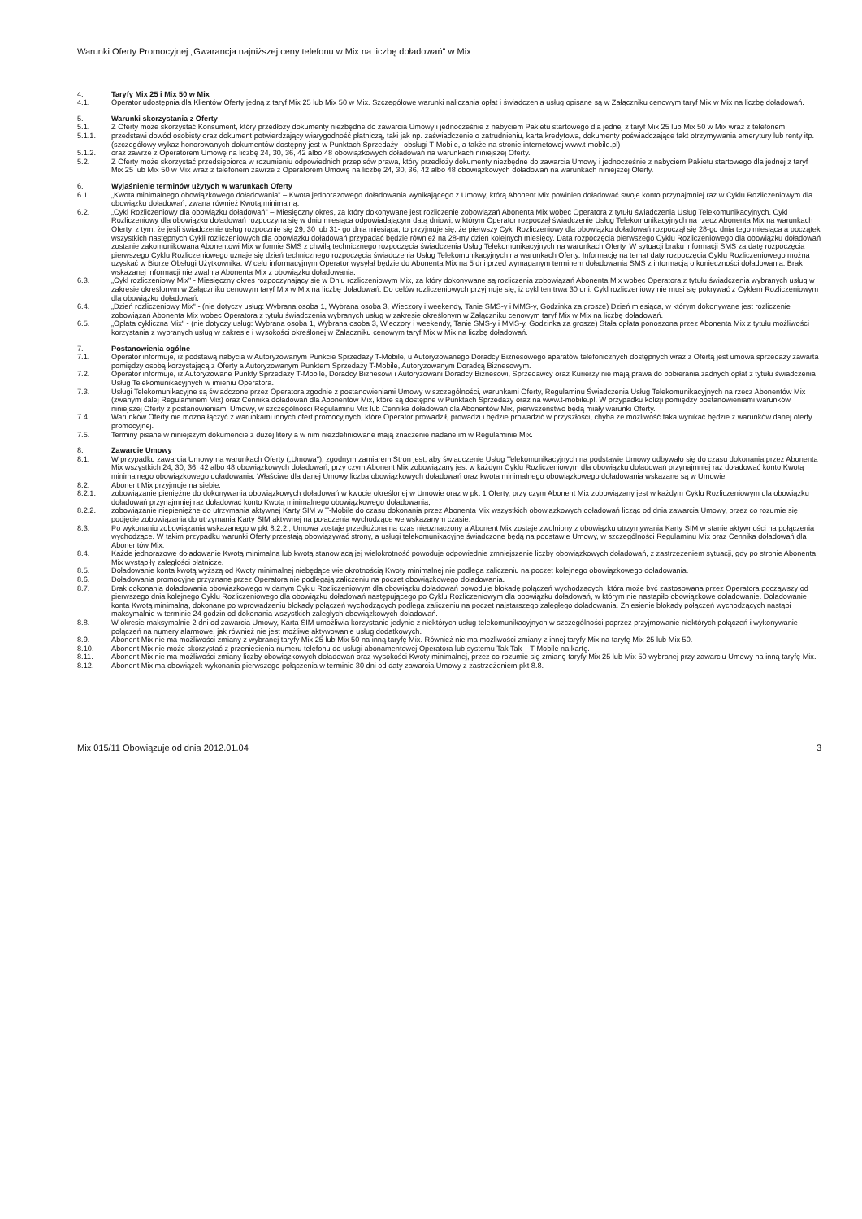Warunki Oferty Promocyjnej „Gwarancja najniższej ceny telefonu w Mix na liczbę doładowań" w Mix
4. Taryfy Mix 25 i Mix 50 w Mix
4.1. Operator udostępnia dla Klientów Oferty jedną z taryf Mix 25 lub Mix 50 w Mix. Szczegółowe warunki naliczania opłat i świadczenia usług opisane są w Załączniku cenowym taryf Mix w Mix na liczbę doładowań.
5. Warunki skorzystania z Oferty
5.1. Z Oferty może skorzystać Konsument, który przedłoży dokumenty niezbędne do zawarcia Umowy i jednocześnie z nabyciem Pakietu startowego dla jednej z taryf Mix 25 lub Mix 50 w Mix wraz z telefonem:
5.1.1. przedstawi dowód osobisty oraz dokument potwierdzający wiarygodność płatniczą, taki jak np. zaświadczenie o zatrudnieniu, karta kredytowa, dokumenty poświadczające fakt otrzymywania emerytury lub renty itp. (szczegółowy wykaz honorowanych dokumentów dostępny jest w Punktach Sprzedaży i obsługi T-Mobile, a także na stronie internetowej www.t-mobile.pl)
5.1.2. oraz zawrze z Operatorem Umowę na liczbę 24, 30, 36, 42 albo 48 obowiązkowych doładowań na warunkach niniejszej Oferty.
5.2. Z Oferty może skorzystać przedsiębiorca w rozumieniu odpowiednich przepisów prawa, który przedłoży dokumenty niezbędne do zawarcia Umowy i jednocześnie z nabyciem Pakietu startowego dla jednej z taryf Mix 25 lub Mix 50 w Mix wraz z telefonem zawrze z Operatorem Umowę na liczbę 24, 30, 36, 42 albo 48 obowiązkowych doładowań na warunkach niniejszej Oferty.
6. Wyjaśnienie terminów użytych w warunkach Oferty
6.1. „Kwota minimalnego obowiązkowego doładowania" – Kwota jednorazowego doładowania wynikającego z Umowy, którą Abonent Mix powinien doładować swoje konto przynajmniej raz w Cyklu Rozliczeniowym dla obowiązku doładowań, zwana również Kwotą minimalną.
6.2. „Cykl Rozliczeniowy dla obowiązku doładowań" – Miesięczny okres, za który dokonywane jest rozliczenie zobowiązań Abonenta Mix wobec Operatora z tytułu świadczenia Usług Telekomunikacyjnych. Cykl Rozliczeniowy dla obowiązku doładowań rozpoczyna się w dniu miesiąca odpowiadającym datą dniowi, w którym Operator rozpoczął świadczenie Usług Telekomunikacyjnych na rzecz Abonenta Mix na warunkach Oferty, z tym, że jeśli świadczenie usług rozpocznie się 29, 30 lub 31- go dnia miesiąca, to przyjmuje się, że pierwszy Cykl Rozliczeniowy dla obowiązku doładowań rozpoczął się 28-go dnia tego miesiąca a początek wszystkich następnych Cykli rozliczeniowych dla obowiązku doładowań przypadać będzie również na 28-my dzień kolejnych miesięcy. Data rozpoczęcia pierwszego Cyklu Rozliczeniowego dla obowiązku doładowań zostanie zakomunikowana Abonentowi Mix w formie SMS z chwilą technicznego rozpoczęcia świadczenia Usług Telekomunikacyjnych na warunkach Oferty. W sytuacji braku informacji SMS za datę rozpoczęcia pierwszego Cyklu Rozliczeniowego uznaje się dzień technicznego rozpoczęcia świadczenia Usług Telekomunikacyjnych na warunkach Oferty. Informację na temat daty rozpoczęcia Cyklu Rozliczeniowego można uzyskać w Biurze Obsługi Użytkownika. W celu informacyjnym Operator wysyłał będzie do Abonenta Mix na 5 dni przed wymaganym terminem doładowania SMS z informacją o konieczności doładowania. Brak wskazanej informacji nie zwalnia Abonenta Mix z obowiązku doładowania.
6.3. „Cykl rozliczeniowy Mix" - Miesięczny okres rozpoczynający się w Dniu rozliczeniowym Mix, za który dokonywane są rozliczenia zobowiązań Abonenta Mix wobec Operatora z tytułu świadczenia wybranych usług w zakresie określonym w Załączniku cenowym taryf Mix w Mix na liczbę doładowań. Do celów rozliczeniowych przyjmuje się, iż cykl ten trwa 30 dni. Cykl rozliczeniowy nie musi się pokrywać z Cyklem Rozliczeniowym dla obowiązku doładowań.
6.4. „Dzień rozliczeniowy Mix" - (nie dotyczy usług: Wybrana osoba 1, Wybrana osoba 3, Wieczory i weekendy, Tanie SMS-y i MMS-y, Godzinka za grosze) Dzień miesiąca, w którym dokonywane jest rozliczenie zobowiązań Abonenta Mix wobec Operatora z tytułu świadczenia wybranych usług w zakresie określonym w Załączniku cenowym taryf Mix w Mix na liczbę doładowań.
6.5. „Opłata cykliczna Mix" - (nie dotyczy usług: Wybrana osoba 1, Wybrana osoba 3, Wieczory i weekendy, Tanie SMS-y i MMS-y, Godzinka za grosze) Stała opłata ponoszona przez Abonenta Mix z tytułu możliwości korzystania z wybranych usług w zakresie i wysokości określonej w Załączniku cenowym taryf Mix w Mix na liczbę doładowań.
7. Postanowienia ogólne
7.1. Operator informuje, iż podstawą nabycia w Autoryzowanym Punkcie Sprzedaży T-Mobile, u Autoryzowanego Doradcy Biznesowego aparatów telefonicznych dostępnych wraz z Ofertą jest umowa sprzedaży zawarta pomiędzy osobą korzystającą z Oferty a Autoryzowanym Punktem Sprzedaży T-Mobile, Autoryzowanym Doradcą Biznesowym.
7.2. Operator informuje, iż Autoryzowane Punkty Sprzedaży T-Mobile, Doradcy Biznesowi i Autoryzowani Doradcy Biznesowi, Sprzedawcy oraz Kurierzy nie mają prawa do pobierania żadnych opłat z tytułu świadczenia Usług Telekomunikacyjnych w imieniu Operatora.
7.3. Usługi Telekomunikacyjne są świadczone przez Operatora zgodnie z postanowieniami Umowy w szczególności, warunkami Oferty, Regulaminu Świadczenia Usług Telekomunikacyjnych na rzecz Abonentów Mix (zwanym dalej Regulaminem Mix) oraz Cennika doładowań dla Abonentów Mix, które są dostępne w Punktach Sprzedaży oraz na www.t-mobile.pl. W przypadku kolizji pomiędzy postanowieniami warunków niniejszej Oferty z postanowieniami Umowy, w szczególności Regulaminu Mix lub Cennika doładowań dla Abonentów Mix, pierwszeństwo będą miały warunki Oferty.
7.4. Warunków Oferty nie można łączyć z warunkami innych ofert promocyjnych, które Operator prowadził, prowadzi i będzie prowadzić w przyszłości, chyba że możliwość taka wynikać będzie z warunków danej oferty promocyjnej.
7.5. Terminy pisane w niniejszym dokumencie z dużej litery a w nim niezdefiniowane mają znaczenie nadane im w Regulaminie Mix.
8. Zawarcie Umowy
8.1. W przypadku zawarcia Umowy na warunkach Oferty („Umowa"), zgodnym zamiarem Stron jest, aby świadczenie Usług Telekomunikacyjnych na podstawie Umowy odbywało się do czasu dokonania przez Abonenta Mix wszystkich 24, 30, 36, 42 albo 48 obowiązkowych doładowań, przy czym Abonent Mix zobowiązany jest w każdym Cyklu Rozliczeniowym dla obowiązku doładowań przynajmniej raz doładować konto Kwotą minimalnego obowiązkowego doładowania. Właściwe dla danej Umowy liczba obowiązkowych doładowań oraz kwota minimalnego obowiązkowego doładowania wskazane są w Umowie.
8.2. Abonent Mix przyjmuje na siebie:
8.2.1. zobowiązanie pieniężne do dokonywania obowiązkowych doładowań w kwocie określonej w Umowie oraz w pkt 1 Oferty, przy czym Abonent Mix zobowiązany jest w każdym Cyklu Rozliczeniowym dla obowiązku doładowań przynajmniej raz doładować konto Kwotą minimalnego obowiązkowego doładowania;
8.2.2. zobowiązanie niepieniężne do utrzymania aktywnej Karty SIM w T-Mobile do czasu dokonania przez Abonenta Mix wszystkich obowiązkowych doładowań licząc od dnia zawarcia Umowy, przez co rozumie się podjęcie zobowiązania do utrzymania Karty SIM aktywnej na połączenia wychodzące we wskazanym czasie.
8.3. Po wykonaniu zobowiązania wskazanego w pkt 8.2.2., Umowa zostaje przedłużona na czas nieoznaczony a Abonent Mix zostaje zwolniony z obowiązku utrzymywania Karty SIM w stanie aktywności na połączenia wychodzące. W takim przypadku warunki Oferty przestają obowiązywać strony, a usługi telekomunikacyjne świadczone będą na podstawie Umowy, w szczególności Regulaminu Mix oraz Cennika doładowań dla Abonentów Mix.
8.4. Każde jednorazowe doładowanie Kwotą minimalną lub kwotą stanowiącą jej wielokrotność powoduje odpowiednie zmniejszenie liczby obowiązkowych doładowań, z zastrzeżeniem sytuacji, gdy po stronie Abonenta Mix wystąpiły zaległości płatnicze.
8.5. Doładowanie konta kwotą wyższą od Kwoty minimalnej niebędące wielokrotnością Kwoty minimalnej nie podlega zaliczeniu na poczet kolejnego obowiązkowego doładowania.
8.6. Doładowania promocyjne przyznane przez Operatora nie podlegają zaliczeniu na poczet obowiązkowego doładowania.
8.7. Brak dokonania doładowania obowiązkowego w danym Cyklu Rozliczeniowym dla obowiązku doładowań powoduje blokadę połączeń wychodzących, która może być zastosowana przez Operatora począwszy od pierwszego dnia kolejnego Cyklu Rozliczeniowego dla obowiązku doładowań następującego po Cyklu Rozliczeniowym dla obowiązku doładowań, w którym nie nastąpiło obowiązkowe doładowanie. Doładowanie konta Kwotą minimalną, dokonane po wprowadzeniu blokady połączeń wychodzących podlega zaliczeniu na poczet najstarszego zaległego doładowania. Zniesienie blokady połączeń wychodzących nastąpi maksymalnie w terminie 24 godzin od dokonania wszystkich zaległych obowiązkowych doładowań.
8.8. W okresie maksymalnie 2 dni od zawarcia Umowy, Karta SIM umożliwia korzystanie jedynie z niektórych usług telekomunikacyjnych w szczególności poprzez przyjmowanie niektórych połączeń i wykonywanie połączeń na numery alarmowe, jak również nie jest możliwe aktywowanie usług dodatkowych.
8.9. Abonent Mix nie ma możliwości zmiany z wybranej taryfy Mix 25 lub Mix 50 na inną taryfę Mix. Również nie ma możliwości zmiany z innej taryfy Mix na taryfę Mix 25 lub Mix 50.
8.10. Abonent Mix nie może skorzystać z przeniesienia numeru telefonu do usługi abonamentowej Operatora lub systemu Tak Tak – T-Mobile na kartę.
8.11. Abonent Mix nie ma możliwości zmiany liczby obowiązkowych doładowań oraz wysokości Kwoty minimalnej, przez co rozumie się zmianę taryfy Mix 25 lub Mix 50 wybranej przy zawarciu Umowy na inną taryfę Mix.
8.12. Abonent Mix ma obowiązek wykonania pierwszego połączenia w terminie 30 dni od daty zawarcia Umowy z zastrzeżeniem pkt 8.8.
Mix 015/11 Obowiązuje od dnia 2012.01.04 3